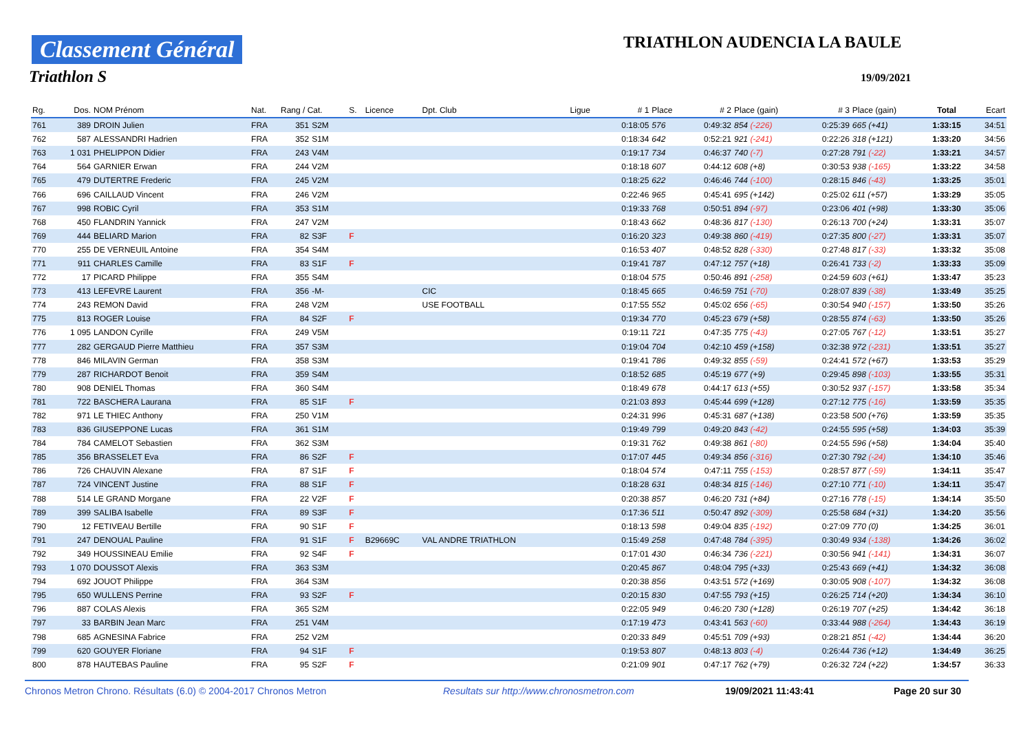Classement Général
Triathlon S
TRIATHLON AUDENCIA LA BAULE
19/09/2021
| Rg. | Dos. | NOM Prénom | Nat. | Rang / Cat. | | S. | Licence | Dpt. Club | Ligue | # 1 | Place | # 2 | Place (gain) | # 3 | Place (gain) | Total | Ecart |
| --- | --- | --- | --- | --- | --- | --- | --- | --- | --- | --- | --- | --- | --- | --- | --- | --- | --- |
| 761 | 389 | DROIN Julien | FRA | 351 | S2M | | | | | 0:18:05 | 576 | 0:49:32 | 854 (-226) | 0:25:39 | 665 (+41) | 1:33:15 | 34:51 |
| 762 | 587 | ALESSANDRI Hadrien | FRA | 352 | S1M | | | | | 0:18:34 | 642 | 0:52:21 | 921 (-241) | 0:22:26 | 318 (+121) | 1:33:20 | 34:56 |
| 763 | 1 031 | PHELIPPON Didier | FRA | 243 | V4M | | | | | 0:19:17 | 734 | 0:46:37 | 740 (-7) | 0:27:28 | 791 (-22) | 1:33:21 | 34:57 |
| 764 | 564 | GARNIER Erwan | FRA | 244 | V2M | | | | | 0:18:18 | 607 | 0:44:12 | 608 (+8) | 0:30:53 | 938 (-165) | 1:33:22 | 34:58 |
| 765 | 479 | DUTERTRE Frederic | FRA | 245 | V2M | | | | | 0:18:25 | 622 | 0:46:46 | 744 (-100) | 0:28:15 | 846 (-43) | 1:33:25 | 35:01 |
| 766 | 696 | CAILLAUD Vincent | FRA | 246 | V2M | | | | | 0:22:46 | 965 | 0:45:41 | 695 (+142) | 0:25:02 | 611 (+57) | 1:33:29 | 35:05 |
| 767 | 998 | ROBIC Cyril | FRA | 353 | S1M | | | | | 0:19:33 | 768 | 0:50:51 | 894 (-97) | 0:23:06 | 401 (+98) | 1:33:30 | 35:06 |
| 768 | 450 | FLANDRIN Yannick | FRA | 247 | V2M | | | | | 0:18:43 | 662 | 0:48:36 | 817 (-130) | 0:26:13 | 700 (+24) | 1:33:31 | 35:07 |
| 769 | 444 | BELIARD Marion | FRA | 82 | S3F | F | | | | 0:16:20 | 323 | 0:49:38 | 860 (-419) | 0:27:35 | 800 (-27) | 1:33:31 | 35:07 |
| 770 | 255 | DE VERNEUIL Antoine | FRA | 354 | S4M | | | | | 0:16:53 | 407 | 0:48:52 | 828 (-330) | 0:27:48 | 817 (-33) | 1:33:32 | 35:08 |
| 771 | 911 | CHARLES Camille | FRA | 83 | S1F | F | | | | 0:19:41 | 787 | 0:47:12 | 757 (+18) | 0:26:41 | 733 (-2) | 1:33:33 | 35:09 |
| 772 | 17 | PICARD Philippe | FRA | 355 | S4M | | | | | 0:18:04 | 575 | 0:50:46 | 891 (-258) | 0:24:59 | 603 (+61) | 1:33:47 | 35:23 |
| 773 | 413 | LEFEVRE Laurent | FRA | 356 | -M- | | | CIC | | 0:18:45 | 665 | 0:46:59 | 751 (-70) | 0:28:07 | 839 (-38) | 1:33:49 | 35:25 |
| 774 | 243 | REMON David | FRA | 248 | V2M | | | USE FOOTBALL | | 0:17:55 | 552 | 0:45:02 | 656 (-65) | 0:30:54 | 940 (-157) | 1:33:50 | 35:26 |
| 775 | 813 | ROGER Louise | FRA | 84 | S2F | F | | | | 0:19:34 | 770 | 0:45:23 | 679 (+58) | 0:28:55 | 874 (-63) | 1:33:50 | 35:26 |
| 776 | 1 095 | LANDON Cyrille | FRA | 249 | V5M | | | | | 0:19:11 | 721 | 0:47:35 | 775 (-43) | 0:27:05 | 767 (-12) | 1:33:51 | 35:27 |
| 777 | 282 | GERGAUD Pierre Matthieu | FRA | 357 | S3M | | | | | 0:19:04 | 704 | 0:42:10 | 459 (+158) | 0:32:38 | 972 (-231) | 1:33:51 | 35:27 |
| 778 | 846 | MILAVIN German | FRA | 358 | S3M | | | | | 0:19:41 | 786 | 0:49:32 | 855 (-59) | 0:24:41 | 572 (+67) | 1:33:53 | 35:29 |
| 779 | 287 | RICHARDOT Benoit | FRA | 359 | S4M | | | | | 0:18:52 | 685 | 0:45:19 | 677 (+9) | 0:29:45 | 898 (-103) | 1:33:55 | 35:31 |
| 780 | 908 | DENIEL Thomas | FRA | 360 | S4M | | | | | 0:18:49 | 678 | 0:44:17 | 613 (+55) | 0:30:52 | 937 (-157) | 1:33:58 | 35:34 |
| 781 | 722 | BASCHERA Laurana | FRA | 85 | S1F | F | | | | 0:21:03 | 893 | 0:45:44 | 699 (+128) | 0:27:12 | 775 (-16) | 1:33:59 | 35:35 |
| 782 | 971 | LE THIEC Anthony | FRA | 250 | V1M | | | | | 0:24:31 | 996 | 0:45:31 | 687 (+138) | 0:23:58 | 500 (+76) | 1:33:59 | 35:35 |
| 783 | 836 | GIUSEPPONE Lucas | FRA | 361 | S1M | | | | | 0:19:49 | 799 | 0:49:20 | 843 (-42) | 0:24:55 | 595 (+58) | 1:34:03 | 35:39 |
| 784 | 784 | CAMELOT Sebastien | FRA | 362 | S3M | | | | | 0:19:31 | 762 | 0:49:38 | 861 (-80) | 0:24:55 | 596 (+58) | 1:34:04 | 35:40 |
| 785 | 356 | BRASSELET Eva | FRA | 86 | S2F | F | | | | 0:17:07 | 445 | 0:49:34 | 856 (-316) | 0:27:30 | 792 (-24) | 1:34:10 | 35:46 |
| 786 | 726 | CHAUVIN Alexane | FRA | 87 | S1F | F | | | | 0:18:04 | 574 | 0:47:11 | 755 (-153) | 0:28:57 | 877 (-59) | 1:34:11 | 35:47 |
| 787 | 724 | VINCENT Justine | FRA | 88 | S1F | F | | | | 0:18:28 | 631 | 0:48:34 | 815 (-146) | 0:27:10 | 771 (-10) | 1:34:11 | 35:47 |
| 788 | 514 | LE GRAND Morgane | FRA | 22 | V2F | F | | | | 0:20:38 | 857 | 0:46:20 | 731 (+84) | 0:27:16 | 778 (-15) | 1:34:14 | 35:50 |
| 789 | 399 | SALIBA Isabelle | FRA | 89 | S3F | F | | | | 0:17:36 | 511 | 0:50:47 | 892 (-309) | 0:25:58 | 684 (+31) | 1:34:20 | 35:56 |
| 790 | 12 | FETIVEAU Bertille | FRA | 90 | S1F | F | | | | 0:18:13 | 598 | 0:49:04 | 835 (-192) | 0:27:09 | 770 (0) | 1:34:25 | 36:01 |
| 791 | 247 | DENOUAL Pauline | FRA | 91 | S1F | F | B29669C | VAL ANDRE TRIATHLON | | 0:15:49 | 258 | 0:47:48 | 784 (-395) | 0:30:49 | 934 (-138) | 1:34:26 | 36:02 |
| 792 | 349 | HOUSSINEAU Emilie | FRA | 92 | S4F | F | | | | 0:17:01 | 430 | 0:46:34 | 736 (-221) | 0:30:56 | 941 (-141) | 1:34:31 | 36:07 |
| 793 | 1 070 | DOUSSOT Alexis | FRA | 363 | S3M | | | | | 0:20:45 | 867 | 0:48:04 | 795 (+33) | 0:25:43 | 669 (+41) | 1:34:32 | 36:08 |
| 794 | 692 | JOUOT Philippe | FRA | 364 | S3M | | | | | 0:20:38 | 856 | 0:43:51 | 572 (+169) | 0:30:05 | 908 (-107) | 1:34:32 | 36:08 |
| 795 | 650 | WULLENS Perrine | FRA | 93 | S2F | F | | | | 0:20:15 | 830 | 0:47:55 | 793 (+15) | 0:26:25 | 714 (+20) | 1:34:34 | 36:10 |
| 796 | 887 | COLAS Alexis | FRA | 365 | S2M | | | | | 0:22:05 | 949 | 0:46:20 | 730 (+128) | 0:26:19 | 707 (+25) | 1:34:42 | 36:18 |
| 797 | 33 | BARBIN Jean Marc | FRA | 251 | V4M | | | | | 0:17:19 | 473 | 0:43:41 | 563 (-60) | 0:33:44 | 988 (-264) | 1:34:43 | 36:19 |
| 798 | 685 | AGNESINA Fabrice | FRA | 252 | V2M | | | | | 0:20:33 | 849 | 0:45:51 | 709 (+93) | 0:28:21 | 851 (-42) | 1:34:44 | 36:20 |
| 799 | 620 | GOUYER Floriane | FRA | 94 | S1F | F | | | | 0:19:53 | 807 | 0:48:13 | 803 (-4) | 0:26:44 | 736 (+12) | 1:34:49 | 36:25 |
| 800 | 878 | HAUTEBAS Pauline | FRA | 95 | S2F | F | | | | 0:21:09 | 901 | 0:47:17 | 762 (+79) | 0:26:32 | 724 (+22) | 1:34:57 | 36:33 |
Chronos Metron Chrono. Résultats (6.0) © 2004-2017 Chronos Metron Resultats sur http://www.chronosmetron.com 19/09/2021 11:43:41 Page 20 sur 30